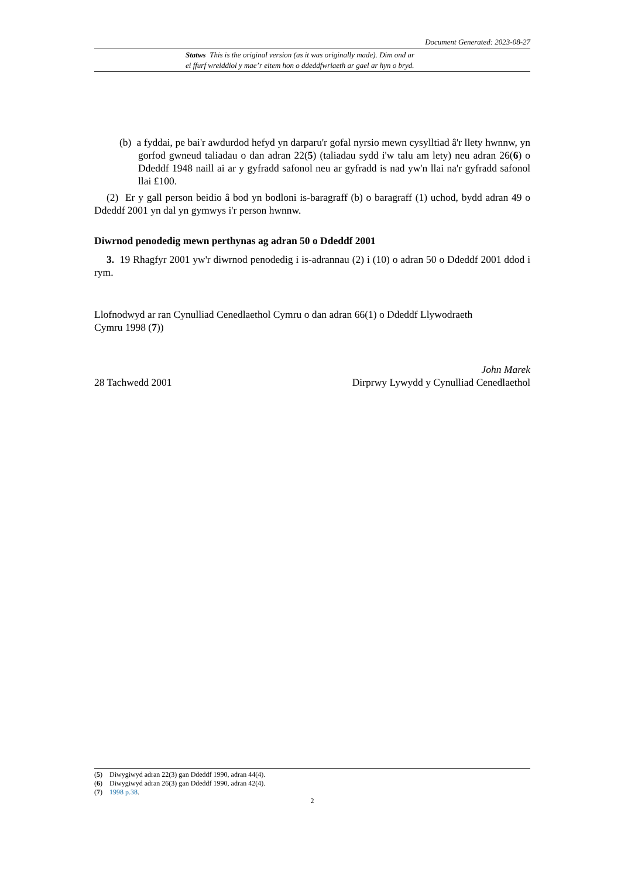Document Generated: 2023-08-27
Statws This is the original version (as it was originally made). Dim ond ar
ei ffurf wreiddiol y mae’r eitem hon o ddeddfwriaeth ar gael ar hyn o bryd.
(b) a fyddai, pe bai'r awdurdod hefyd yn darparu'r gofal nyrsio mewn cysylltiad â'r llety hwnnw, yn gorfod gwneud taliadau o dan adran 22(5) (taliadau sydd i'w talu am lety) neu adran 26(6) o Ddeddf 1948 naill ai ar y gyfradd safonol neu ar gyfradd is nad yw'n llai na'r gyfradd safonol llai £100.
(2) Er y gall person beidio â bod yn bodloni is-baragraff (b) o baragraff (1) uchod, bydd adran 49 o Ddeddf 2001 yn dal yn gymwys i'r person hwnnw.
Diwrnod penodedig mewn perthynas ag adran 50 o Ddeddf 2001
3. 19 Rhagfyr 2001 yw'r diwrnod penodedig i is-adrannau (2) i (10) o adran 50 o Ddeddf 2001 ddod i rym.
Llofnodwyd ar ran Cynulliad Cenedlaethol Cymru o dan adran 66(1) o Ddeddf Llywodraeth
Cymru 1998 (7))
John Marek
28 Tachwedd 2001 Dirprwy Lywydd y Cynulliad Cenedlaethol
(5) Diwygiwyd adran 22(3) gan Ddeddf 1990, adran 44(4).
(6) Diwygiwyd adran 26(3) gan Ddeddf 1990, adran 42(4).
(7) 1998 p.38.
2